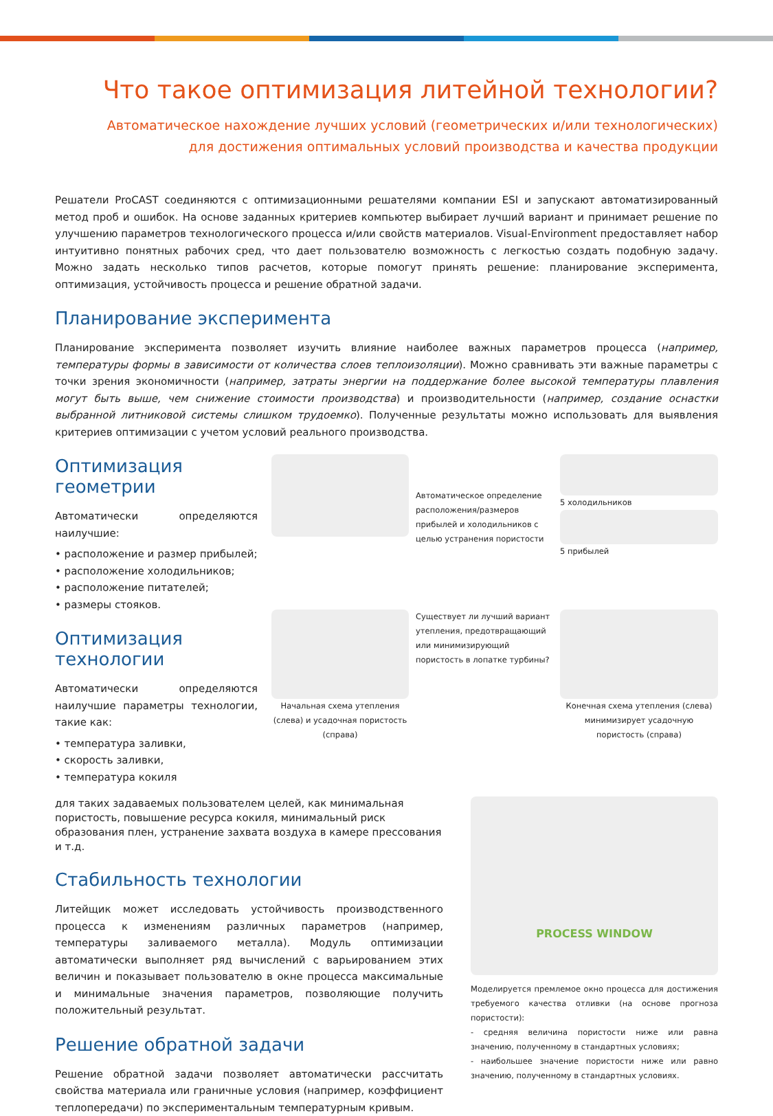Что такое оптимизация литейной технологии?
Автоматическое нахождение лучших условий (геометрических и/или технологических)
для достижения оптимальных условий производства и качества продукции
Решатели ProCAST соединяются с оптимизационными решателями компании ESI и запускают автоматизированный метод проб и ошибок. На основе заданных критериев компьютер выбирает лучший вариант и принимает решение по улучшению параметров технологического процесса и/или свойств материалов. Visual-Environment предоставляет набор интуитивно понятных рабочих сред, что дает пользователю возможность с легкостью создать подобную задачу. Можно задать несколько типов расчетов, которые помогут принять решение: планирование эксперимента, оптимизация, устойчивость процесса и решение обратной задачи.
Планирование эксперимента
Планирование эксперимента позволяет изучить влияние наиболее важных параметров процесса (например, температуры формы в зависимости от количества слоев теплоизоляции). Можно сравнивать эти важные параметры с точки зрения экономичности (например, затраты энергии на поддержание более высокой температуры плавления могут быть выше, чем снижение стоимости производства) и производительности (например, создание оснастки выбранной литниковой системы слишком трудоемко). Полученные результаты можно использовать для выявления критериев оптимизации с учетом условий реального производства.
Оптимизация геометрии
Автоматически определяются наилучшие:
• расположение и размер прибылей;
• расположение холодильников;
• расположение питателей;
• размеры стояков.
Оптимизация технологии
Автоматически определяются наилучшие параметры технологии, такие как:
• температура заливки,
• скорость заливки,
• температура кокиля
Автоматическое определение расположения/размеров прибылей и холодильников с целью устранения пористости
5 холодильников
5 прибылей
Начальная схема утепления (слева) и усадочная пористость (справа)
Существует ли лучший вариант утепления, предотвращающий или минимизирующий пористость в лопатке турбины?
Конечная схема утепления (слева) минимизирует усадочную пористость (справа)
для таких задаваемых пользователем целей, как минимальная пористость, повышение ресурса кокиля, минимальный риск образования плен, устранение захвата воздуха в камере прессования и т.д.
Стабильность технологии
Литейщик может исследовать устойчивость производственного процесса к изменениям различных параметров (например, температуры заливаемого металла). Модуль оптимизации автоматически выполняет ряд вычислений с варьированием этих величин и показывает пользователю в окне процесса максимальные и минимальные значения параметров, позволяющие получить положительный результат.
Решение обратной задачи
Решение обратной задачи позволяет автоматически рассчитать свойства материала или граничные условия (например, коэффициент теплопередачи) по экспериментальным температурным кривым.
PROCESS WINDOW
Моделируется премлемое окно процесса для достижения требуемого качества отливки (на основе прогноза пористости):
- средняя величина пористости ниже или равна значению, полученному в стандартных условиях;
- наибольшее значение пористости ниже или равно значению, полученному в стандартных условиях.